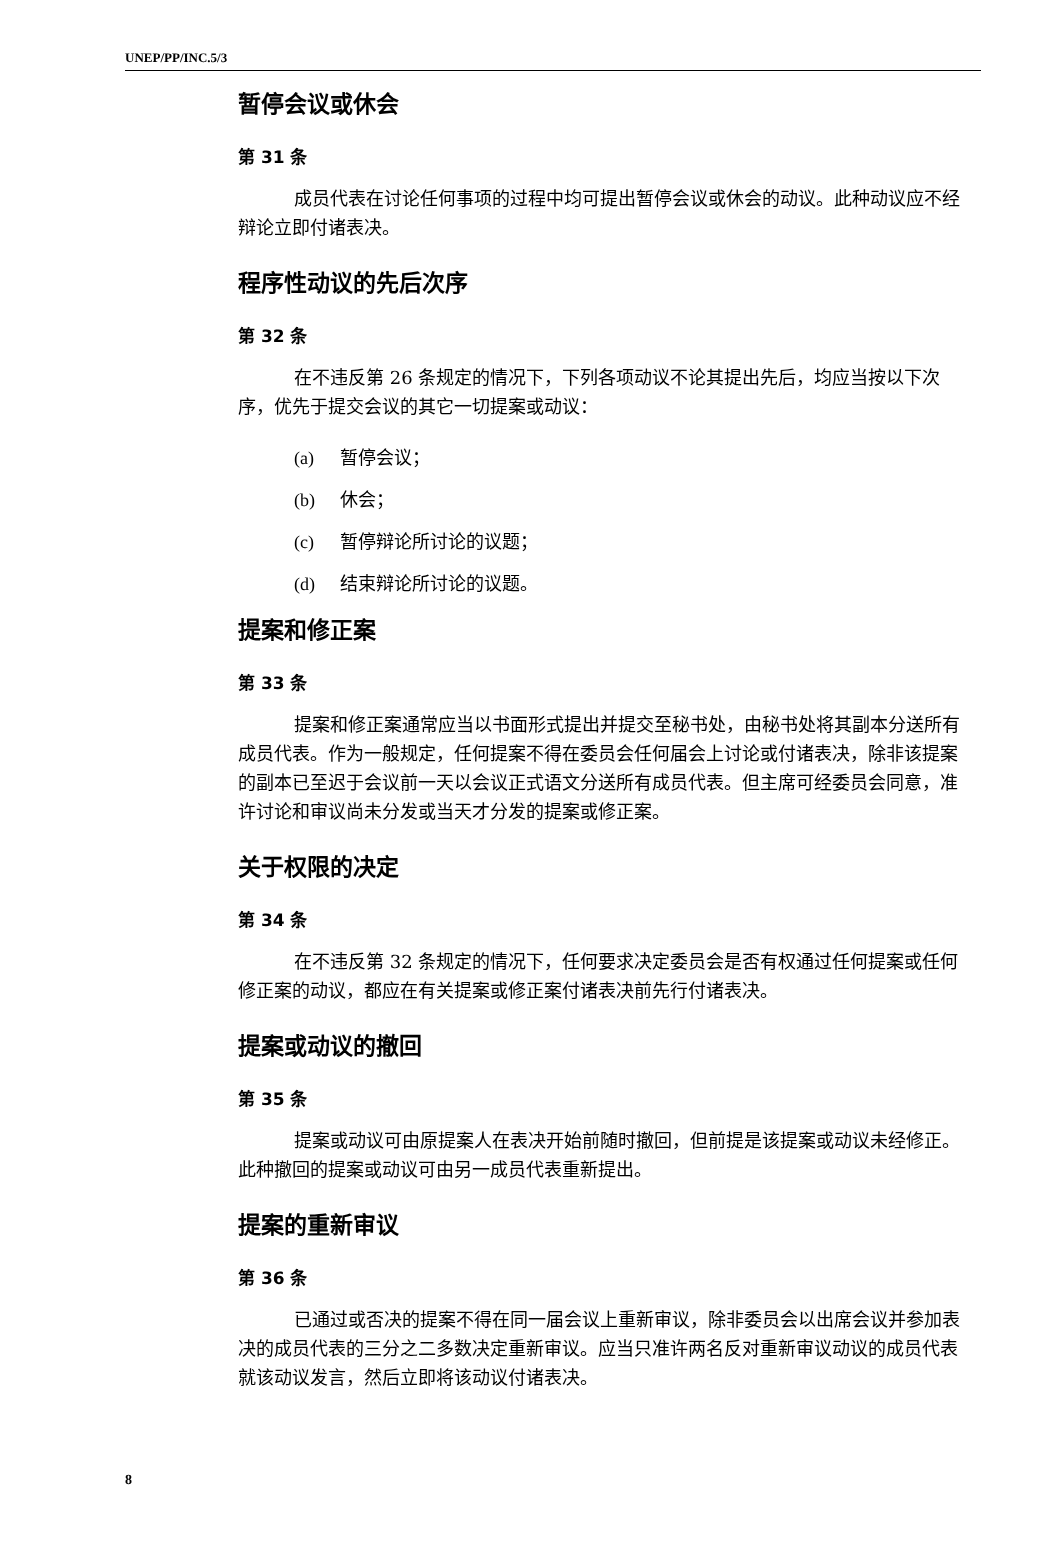UNEP/PP/INC.5/3
暂停会议或休会
第 31 条
成员代表在讨论任何事项的过程中均可提出暂停会议或休会的动议。此种动议应不经辩论立即付诸表决。
程序性动议的先后次序
第 32 条
在不违反第 26 条规定的情况下，下列各项动议不论其提出先后，均应当按以下次序，优先于提交会议的其它一切提案或动议：
(a) 暂停会议；
(b) 休会；
(c) 暂停辩论所讨论的议题；
(d) 结束辩论所讨论的议题。
提案和修正案
第 33 条
提案和修正案通常应当以书面形式提出并提交至秘书处，由秘书处将其副本分送所有成员代表。作为一般规定，任何提案不得在委员会任何届会上讨论或付诸表决，除非该提案的副本已至迟于会议前一天以会议正式语文分送所有成员代表。但主席可经委员会同意，准许讨论和审议尚未分发或当天才分发的提案或修正案。
关于权限的决定
第 34 条
在不违反第 32 条规定的情况下，任何要求决定委员会是否有权通过任何提案或任何修正案的动议，都应在有关提案或修正案付诸表决前先行付诸表决。
提案或动议的撤回
第 35 条
提案或动议可由原提案人在表决开始前随时撤回，但前提是该提案或动议未经修正。此种撤回的提案或动议可由另一成员代表重新提出。
提案的重新审议
第 36 条
已通过或否决的提案不得在同一届会议上重新审议，除非委员会以出席会议并参加表决的成员代表的三分之二多数决定重新审议。应当只准许两名反对重新审议动议的成员代表就该动议发言，然后立即将该动议付诸表决。
8